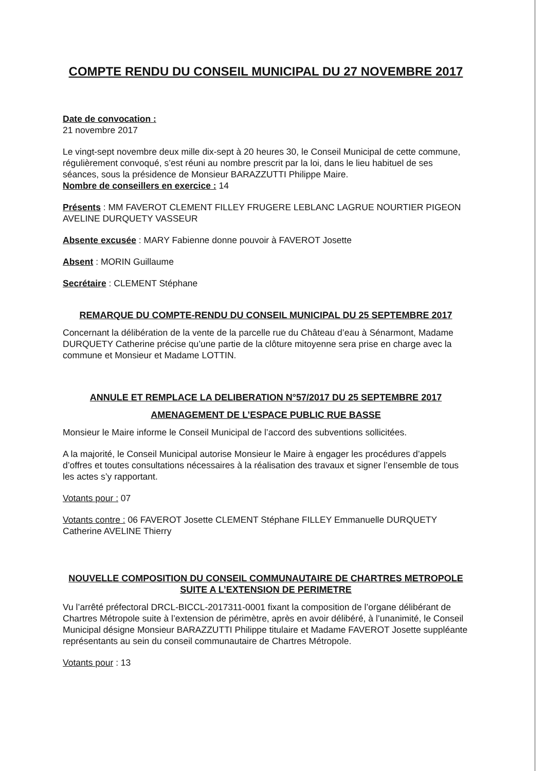COMPTE RENDU DU CONSEIL MUNICIPAL DU 27 NOVEMBRE 2017
Date de convocation :
21 novembre 2017
Le vingt-sept novembre deux mille dix-sept à 20 heures 30, le Conseil Municipal de cette commune, régulièrement convoqué, s’est réuni au nombre prescrit par la loi, dans le lieu habituel de ses séances, sous la présidence de Monsieur BARAZZUTTI Philippe Maire.
Nombre de conseillers en exercice : 14
Présents : MM FAVEROT CLEMENT FILLEY FRUGERE LEBLANC LAGRUE NOURTIER PIGEON AVELINE DURQUETY VASSEUR
Absente excusée : MARY Fabienne donne pouvoir à FAVEROT Josette
Absent : MORIN Guillaume
Secrétaire : CLEMENT Stéphane
REMARQUE DU COMPTE-RENDU DU CONSEIL MUNICIPAL DU 25 SEPTEMBRE 2017
Concernant la délibération de la vente de la parcelle rue du Château d’eau à Sénarmont, Madame DURQUETY Catherine précise qu’une partie de la clôture mitoyenne sera prise en charge avec la commune et Monsieur et Madame LOTTIN.
ANNULE ET REMPLACE LA DELIBERATION N°57/2017 DU 25 SEPTEMBRE 2017
AMENAGEMENT DE L’ESPACE PUBLIC RUE BASSE
Monsieur le Maire informe le Conseil Municipal de l’accord des subventions sollicitées.
A la majorité, le Conseil Municipal autorise Monsieur le Maire à engager les procédures d’appels d’offres et toutes consultations nécessaires à la réalisation des travaux et signer l’ensemble de tous les actes s’y rapportant.
Votants pour : 07
Votants contre : 06 FAVEROT Josette CLEMENT Stéphane FILLEY Emmanuelle DURQUETY Catherine AVELINE Thierry
NOUVELLE COMPOSITION DU CONSEIL COMMUNAUTAIRE DE CHARTRES METROPOLE SUITE A L’EXTENSION DE PERIMETRE
Vu l’arrêté préfectoral DRCL-BICCL-2017311-0001 fixant la composition de l’organe délibérant de Chartres Métropole suite à l’extension de périmètre, après en avoir délibéré, à l’unanimité, le Conseil Municipal désigne Monsieur BARAZZUTTI Philippe titulaire et Madame FAVEROT Josette suppléante représentants au sein du conseil communautaire de Chartres Métropole.
Votants pour : 13